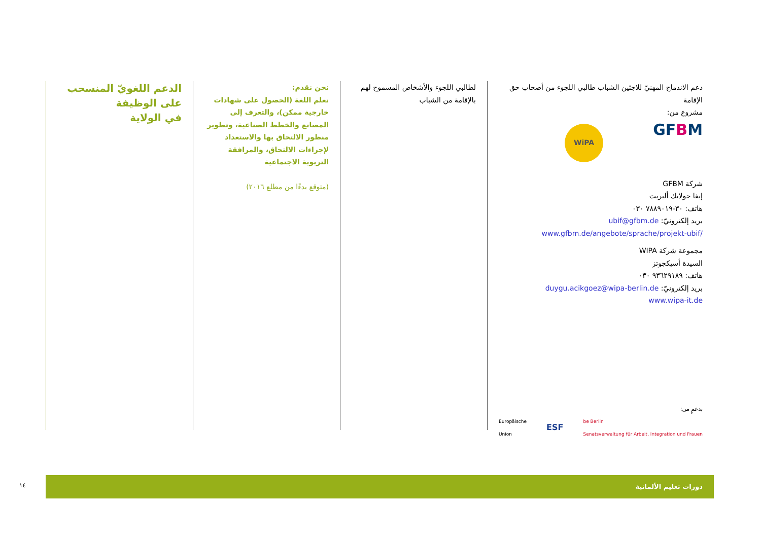الدعم اللغويّ المنسحب على الوظيفة
في الولاية
نحن نقدم:
تعلم اللغة (الحصول على شهادات خارجية ممكن)، والتعرف إلى المصانع والخطط الصناعية، وتطوير منظور الالتحاق بها والاستعداد لإجراءات الالتحاق، والمرافقة التربوية الاجتماعية
(متوقع بدءًا من مطلع ٢٠١٦)
لطالبي اللجوء والأشخاص المسموح لهم بالإقامة من الشباب
دعم الاندماج المهنيّ للاجئين الشباب طالبي اللجوء من أصحاب حق الإقامة
مشروع من:
WiPA
GFBM
شركة GFBM
إيفا جولابك ألبريت
هاتف: ٣٠-٧٨٨٩٠١٩ ٠٣٠
بريد إلكترونيّ: ubif@gfbm.de
/www.gfbm.de/angebote/sprache/projekt-ubif
مجموعة شركة WIPA
السيدة أسيكجوتز
هاتف: ٩٣٦٢٩١٨٩ ٠٣٠
بريد إلكترونيّ: duygu.acikgoez@wipa-berlin.de
www.wipa-it.de
بدعمٍ من:
Europäische
Union
ESF
be Berlin
Senatsverwaltung für Arbeit, Integration und Frauen
١٤
دورات تعليم الألمانية